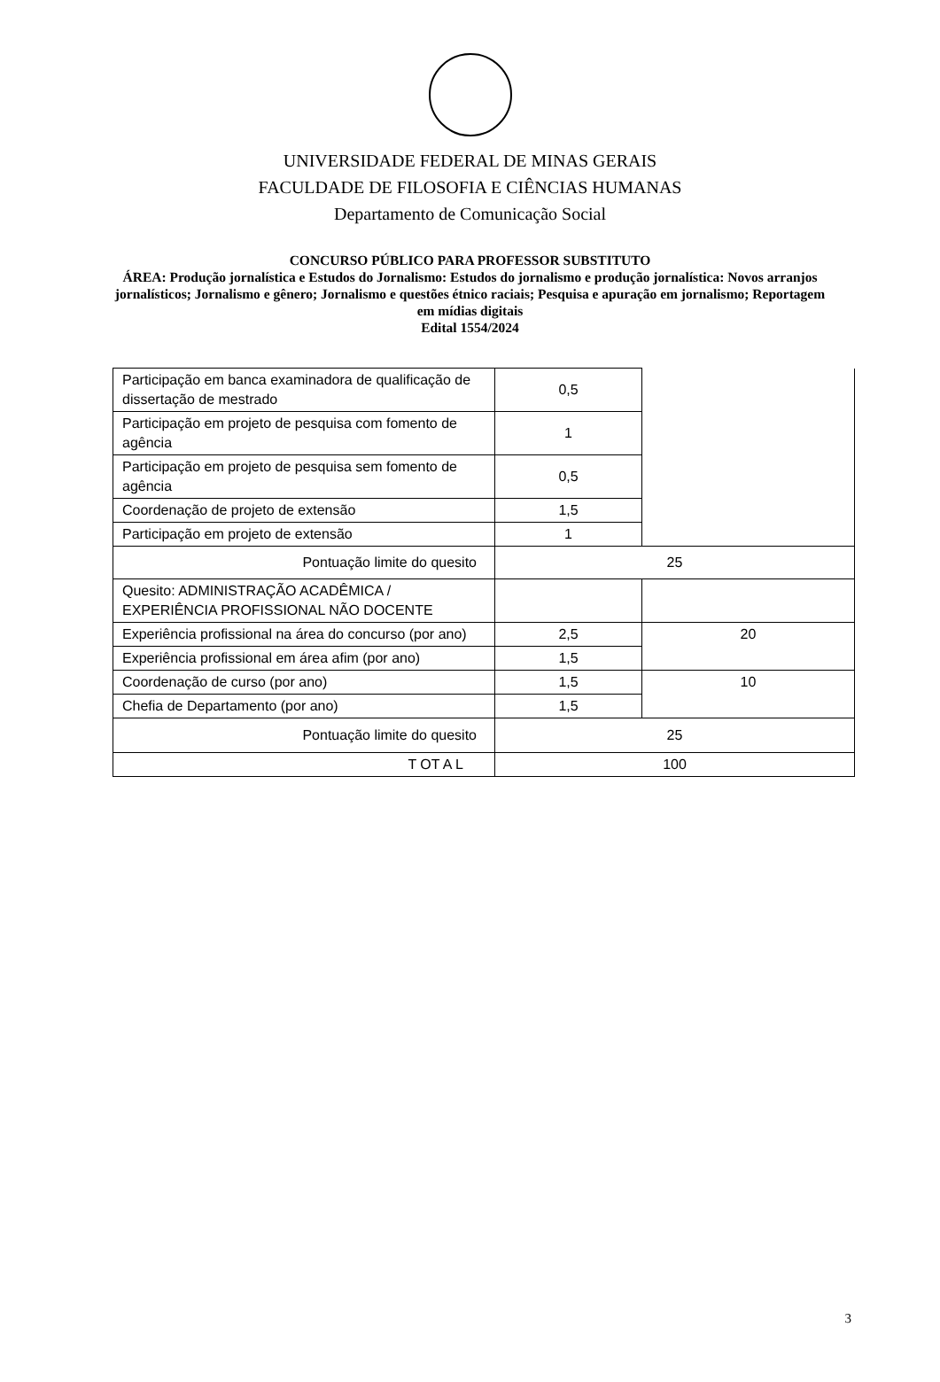UNIVERSIDADE FEDERAL DE MINAS GERAIS
FACULDADE DE FILOSOFIA E CIÊNCIAS HUMANAS
Departamento de Comunicação Social
CONCURSO PÚBLICO PARA PROFESSOR SUBSTITUTO
ÁREA: Produção jornalística e Estudos do Jornalismo: Estudos do jornalismo e produção jornalística: Novos arranjos jornalísticos; Jornalismo e gênero; Jornalismo e questões étnico raciais; Pesquisa e apuração em jornalismo; Reportagem em mídias digitais
Edital 1554/2024
| Participação em banca examinadora de qualificação de dissertação de mestrado | 0,5 | |
| Participação em projeto de pesquisa com fomento de agência | 1 | |
| Participação em projeto de pesquisa sem fomento de agência | 0,5 | |
| Coordenação de projeto de extensão | 1,5 | |
| Participação em projeto de extensão | 1 | |
| Pontuação limite do quesito | 25 | |
| Quesito: ADMINISTRAÇÃO ACADÊMICA / EXPERIÊNCIA PROFISSIONAL NÃO DOCENTE | | |
| Experiência profissional na área do concurso (por ano) | 2,5 | 20 |
| Experiência profissional em área afim (por ano) | 1,5 | |
| Coordenação de curso (por ano) | 1,5 | 10 |
| Chefia de Departamento (por ano) | 1,5 | |
| Pontuação limite do quesito | 25 | |
| T OT A L | 100 | |
3